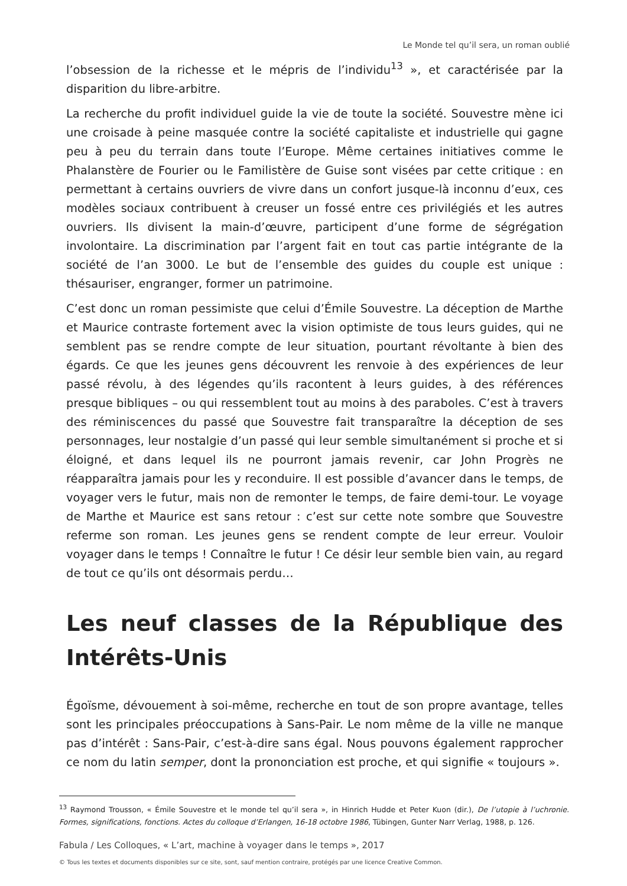Le Monde tel qu’il sera, un roman oublié
l’obsession de la richesse et le mépris de l’individu<sup>13</sup> », et caractérisée par la disparition du libre-arbitre.
La recherche du profit individuel guide la vie de toute la société. Souvestre mène ici une croisade à peine masquée contre la société capitaliste et industrielle qui gagne peu à peu du terrain dans toute l’Europe. Même certaines initiatives comme le Phalanstère de Fourier ou le Familistère de Guise sont visées par cette critique : en permettant à certains ouvriers de vivre dans un confort jusque-là inconnu d’eux, ces modèles sociaux contribuent à creuser un fossé entre ces privilégiés et les autres ouvriers. Ils divisent la main-d’œuvre, participent d’une forme de ségrégation involontaire. La discrimination par l’argent fait en tout cas partie intégrante de la société de l’an 3000. Le but de l’ensemble des guides du couple est unique : thésauriser, engranger, former un patrimoine.
C’est donc un roman pessimiste que celui d’Émile Souvestre. La déception de Marthe et Maurice contraste fortement avec la vision optimiste de tous leurs guides, qui ne semblent pas se rendre compte de leur situation, pourtant révoltante à bien des égards. Ce que les jeunes gens découvrent les renvoie à des expériences de leur passé révolu, à des légendes qu’ils racontent à leurs guides, à des références presque bibliques – ou qui ressemblent tout au moins à des paraboles. C’est à travers des réminiscences du passé que Souvestre fait transparaître la déception de ses personnages, leur nostalgie d’un passé qui leur semble simultanément si proche et si éloigné, et dans lequel ils ne pourront jamais revenir, car John Progrès ne réapparaîtra jamais pour les y reconduire. Il est possible d’avancer dans le temps, de voyager vers le futur, mais non de remonter le temps, de faire demi-tour. Le voyage de Marthe et Maurice est sans retour : c’est sur cette note sombre que Souvestre referme son roman. Les jeunes gens se rendent compte de leur erreur. Vouloir voyager dans le temps ! Connaître le futur ! Ce désir leur semble bien vain, au regard de tout ce qu’ils ont désormais perdu…
Les neuf classes de la République des Intérêts-Unis
Égoïsme, dévouement à soi-même, recherche en tout de son propre avantage, telles sont les principales préoccupations à Sans-Pair. Le nom même de la ville ne manque pas d’intérêt : Sans-Pair, c’est-à-dire sans égal. Nous pouvons également rapprocher ce nom du latin semper, dont la prononciation est proche, et qui signifie « toujours ».
<sup>13</sup> Raymond Trousson, « Émile Souvestre et le monde tel qu’il sera », in Hinrich Hudde et Peter Kuon (dir.), De l’utopie à l’uchronie. Formes, significations, fonctions. Actes du colloque d’Erlangen, 16-18 octobre 1986, Tübingen, Gunter Narr Verlag, 1988, p. 126.
Fabula / Les Colloques, « L’art, machine à voyager dans le temps », 2017
© Tous les textes et documents disponibles sur ce site, sont, sauf mention contraire, protégés par une licence Creative Common.